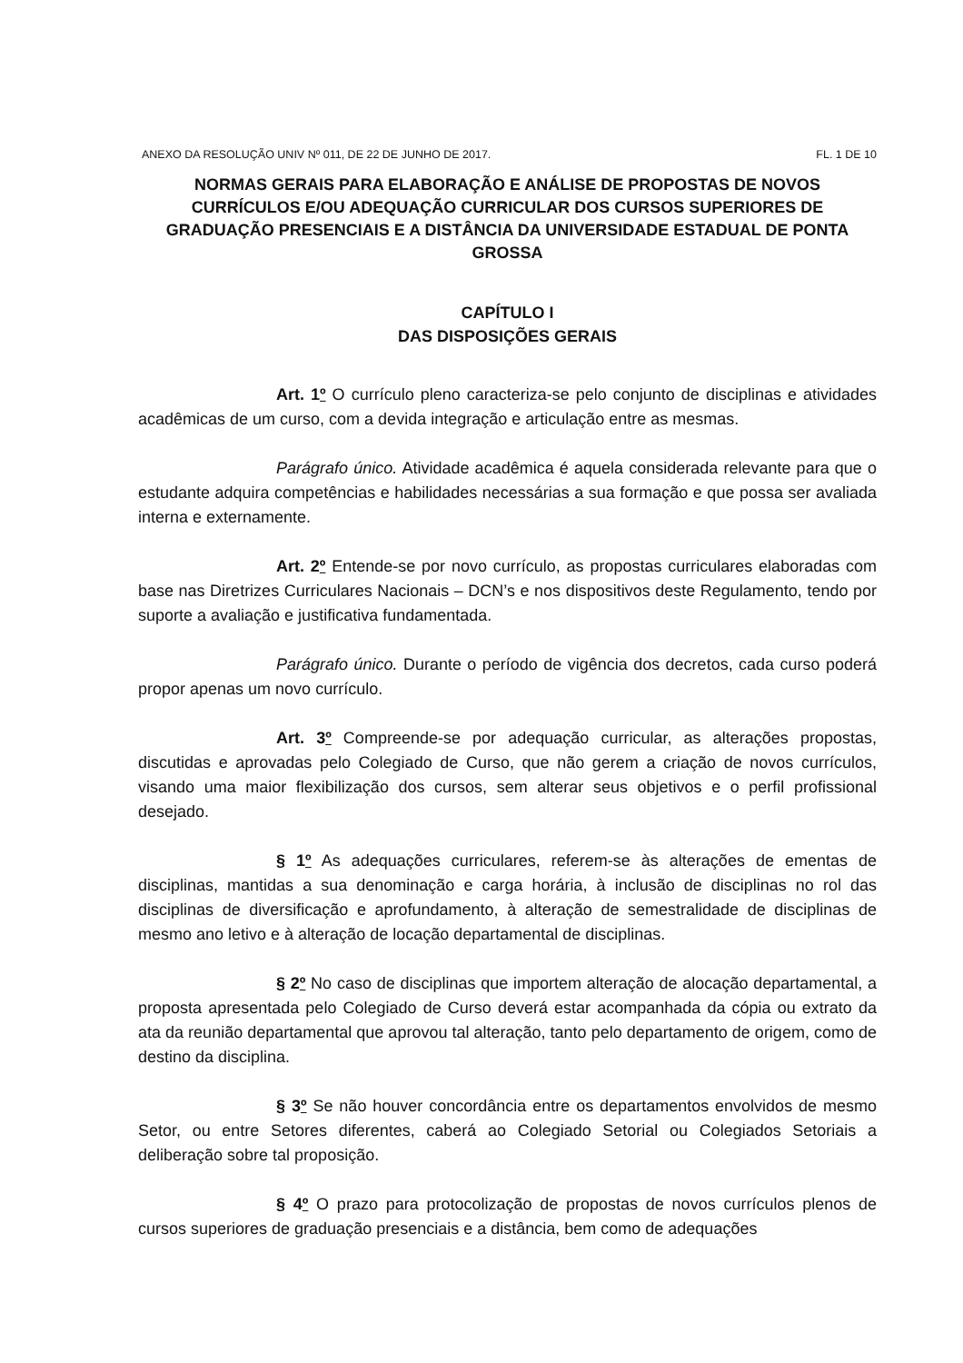ANEXO DA RESOLUÇÃO UNIV Nº 011, DE 22 DE JUNHO DE 2017. FL. 1 DE 10
NORMAS GERAIS PARA ELABORAÇÃO E ANÁLISE DE PROPOSTAS DE NOVOS CURRÍCULOS E/OU ADEQUAÇÃO CURRICULAR DOS CURSOS SUPERIORES DE GRADUAÇÃO PRESENCIAIS E A DISTÂNCIA DA UNIVERSIDADE ESTADUAL DE PONTA GROSSA
CAPÍTULO I
DAS DISPOSIÇÕES GERAIS
Art. 1º O currículo pleno caracteriza-se pelo conjunto de disciplinas e atividades acadêmicas de um curso, com a devida integração e articulação entre as mesmas.
Parágrafo único. Atividade acadêmica é aquela considerada relevante para que o estudante adquira competências e habilidades necessárias a sua formação e que possa ser avaliada interna e externamente.
Art. 2º Entende-se por novo currículo, as propostas curriculares elaboradas com base nas Diretrizes Curriculares Nacionais – DCN’s e nos dispositivos deste Regulamento, tendo por suporte a avaliação e justificativa fundamentada.
Parágrafo único. Durante o período de vigência dos decretos, cada curso poderá propor apenas um novo currículo.
Art. 3º Compreende-se por adequação curricular, as alterações propostas, discutidas e aprovadas pelo Colegiado de Curso, que não gerem a criação de novos currículos, visando uma maior flexibilização dos cursos, sem alterar seus objetivos e o perfil profissional desejado.
§ 1º As adequações curriculares, referem-se às alterações de ementas de disciplinas, mantidas a sua denominação e carga horária, à inclusão de disciplinas no rol das disciplinas de diversificação e aprofundamento, à alteração de semestralidade de disciplinas de mesmo ano letivo e à alteração de locação departamental de disciplinas.
§ 2º No caso de disciplinas que importem alteração de alocação departamental, a proposta apresentada pelo Colegiado de Curso deverá estar acompanhada da cópia ou extrato da ata da reunião departamental que aprovou tal alteração, tanto pelo departamento de origem, como de destino da disciplina.
§ 3º Se não houver concordância entre os departamentos envolvidos de mesmo Setor, ou entre Setores diferentes, caberá ao Colegiado Setorial ou Colegiados Setoriais a deliberação sobre tal proposição.
§ 4º O prazo para protocolização de propostas de novos currículos plenos de cursos superiores de graduação presenciais e a distância, bem como de adequações